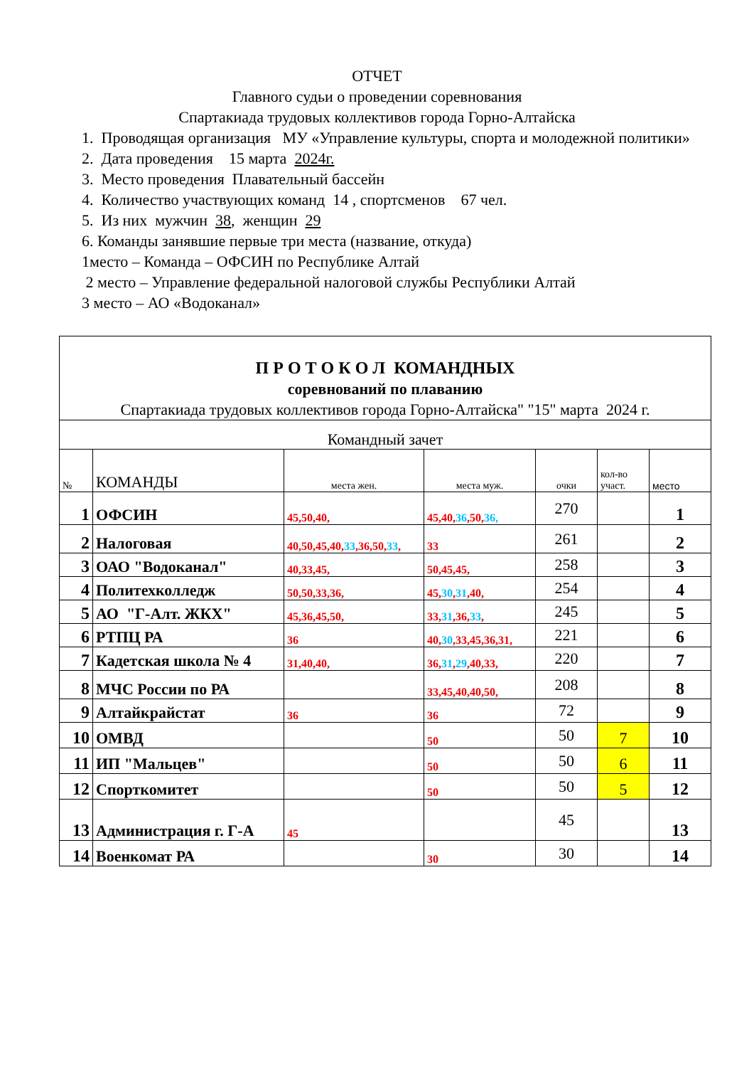ОТЧЕТ
Главного судьи о проведении соревнования
Спартакиада трудовых коллективов города Горно-Алтайска
1. Проводящая организация МУ «Управление культуры, спорта и молодежной политики»
2. Дата проведения 15 марта 2024г.
3. Место проведения Плавательный бассейн
4. Количество участвующих команд 14 , спортсменов 67 чел.
5. Из них мужчин 38, женщин 29
6. Команды занявшие первые три места (название, откуда)
1место – Команда – ОФСИН по Республике Алтай
2 место – Управление федеральной налоговой службы Республики Алтай
3 место – АО «Водоканал»
| П Р О Т О К О Л КОМАНДНЫХ соревнований по плаванию Спартакиада трудовых коллективов города Горно-Алтайска" "15" марта 2024 г. | | | | | | |
| Командный зачет | | | | | | |
| № | КОМАНДЫ | места жен. | места муж. | очки | кол-во участ. | место |
| 1 | ОФСИН | 45,50,40, | 45,40, 36 ,50, 36, | 270 | | 1 |
| 2 | Налоговая | 40,50,45,40, 33 ,36,50, 33 , | 33 | 261 | | 2 |
| 3 | ОАО "Водоканал" | 40,33,45, | 50,45,45, | 258 | | 3 |
| 4 | Политехколледж | 50,50,33,36, | 45, 30 , 31 ,40, | 254 | | 4 |
| 5 | АО "Г-Алт. ЖКХ" | 45,36,45,50, | 33, 31 ,36, 33 , | 245 | | 5 |
| 6 | РТПЦ РА | 36 | 40, 30 ,33,45,36,31, | 221 | | 6 |
| 7 | Кадетская школа № 4 | 31,40,40, | 36, 31 , 29 ,40,33, | 220 | | 7 |
| 8 | МЧС России по РА | | 33,45,40,40,50, | 208 | | 8 |
| 9 | Алтайкрайстат | 36 | 36 | 72 | | 9 |
| 10 | ОМВД | | 50 | 50 | 7 | 10 |
| 11 | ИП "Мальцев" | | 50 | 50 | 6 | 11 |
| 12 | Спорткомитет | | 50 | 50 | 5 | 12 |
| 13 | Администрация г. Г-А | 45 | | 45 | | 13 |
| 14 | Военкомат РА | | 30 | 30 | | 14 |